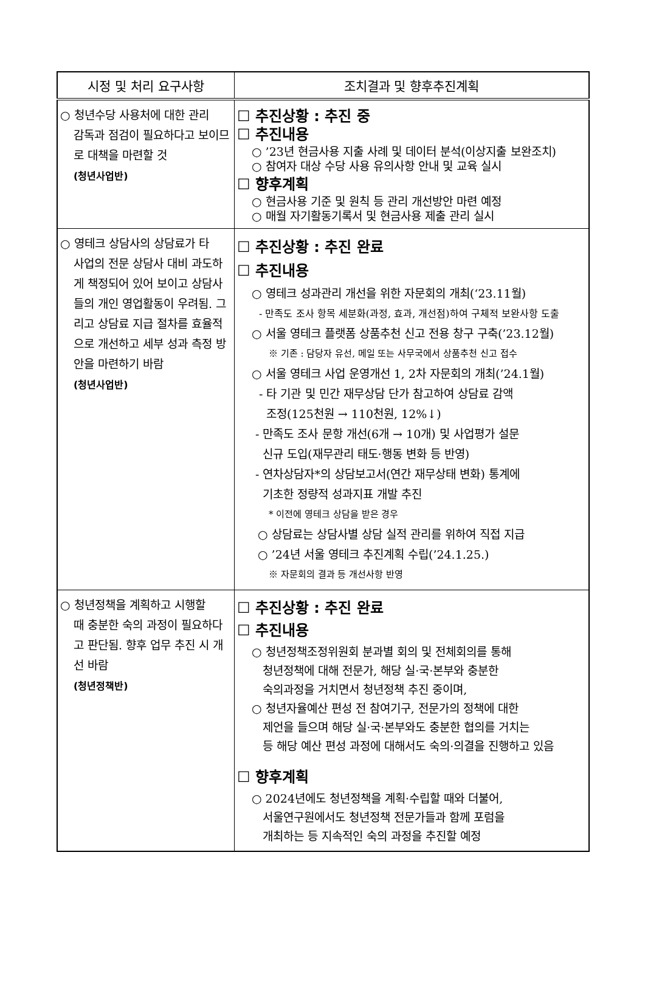| 시정 및 처리 요구사항 | 조치결과 및 향후추진계획 |
| --- | --- |
| ○ 청년수당 사용처에 대한 관리 감독과 점검이 필요하다고 보이므로 대책을 마련할 것 (청년사업반) | ☐ 추진상황 : 추진 중 ☐ 추진내용 ○ ’23년 현금사용 지출 사례 및 데이터 분석(이상지출 보완조치) ○ 참여자 대상 수당 사용 유의사항 안내 및 교육 실시 ☐ 향후계획 ○ 현금사용 기준 및 원칙 등 관리 개선방안 마련 예정 ○ 매월 자기활동기록서 및 현금사용 제출 관리 실시 |
| ○ 영테크 상담사의 상담료가 타 사업의 전문 상담사 대비 과도하게 책정되어 있어 보이고 상담사들의 개인 영업활동이 우려됨. 그리고 상담료 지급 절차를 효율적으로 개선하고 세부 성과 측정 방안을 마련하기 바람 (청년사업반) | ☐ 추진상황 : 추진 완료 ☐ 추진내용 ○ 영테크 성과관리 개선을 위한 자문회의 개최(‘23.11월) - 만족도 조사 항목 세분화(과정, 효과, 개선점)하여 구체적 보완사항 도출 ○ 서울 영테크 플랫폼 상품추천 신고 전용 창구 구축(’23.12월) ※ 기존 : 담당자 유선, 메일 또는 사무국에서 상품추천 신고 접수 ○ 서울 영테크 사업 운영개선 1, 2차 자문회의 개최(’24.1월) - 타 기관 및 민간 재무상담 단가 참고하여 상담료 감액 조정(125천원 → 110천원, 12%↓) - 만족도 조사 문항 개선(6개 → 10개) 및 사업평가 설문 신규 도입(재무관리 태도·행동 변화 등 반영) - 연차상담자*의 상담보고서(연간 재무상태 변화) 통계에 기초한 정량적 성과지표 개발 추진 * 이전에 영테크 상담을 받은 경우 ○ 상담료는 상담사별 상담 실적 관리를 위하여 직접 지급 ○ ’24년 서울 영테크 추진계획 수립(’24.1.25.) ※ 자문회의 결과 등 개선사항 반영 |
| ○ 청년정책을 계획하고 시행할 때 충분한 숙의 과정이 필요하다고 판단됨. 향후 업무 추진 시 개선 바람 (청년정책반) | ☐ 추진상황 : 추진 완료 ☐ 추진내용 ○ 청년정책조정위원회 분과별 회의 및 전체회의를 통해 청년정책에 대해 전문가, 해당 실·국·본부와 충분한 숙의과정을 거치면서 청년정책 추진 중이며, ○ 청년자율예산 편성 전 참여기구, 전문가의 정책에 대한 제언을 들으며 해당 실·국·본부와도 충분한 협의를 거치는 등 해당 예산 편성 과정에 대해서도 숙의·의결을 진행하고 있음 ☐ 향후계획 ○ 2024년에도 청년정책을 계획·수립할 때와 더불어, 서울연구원에서도 청년정책 전문가들과 함께 포럼을 개최하는 등 지속적인 숙의 과정을 추진할 예정 |